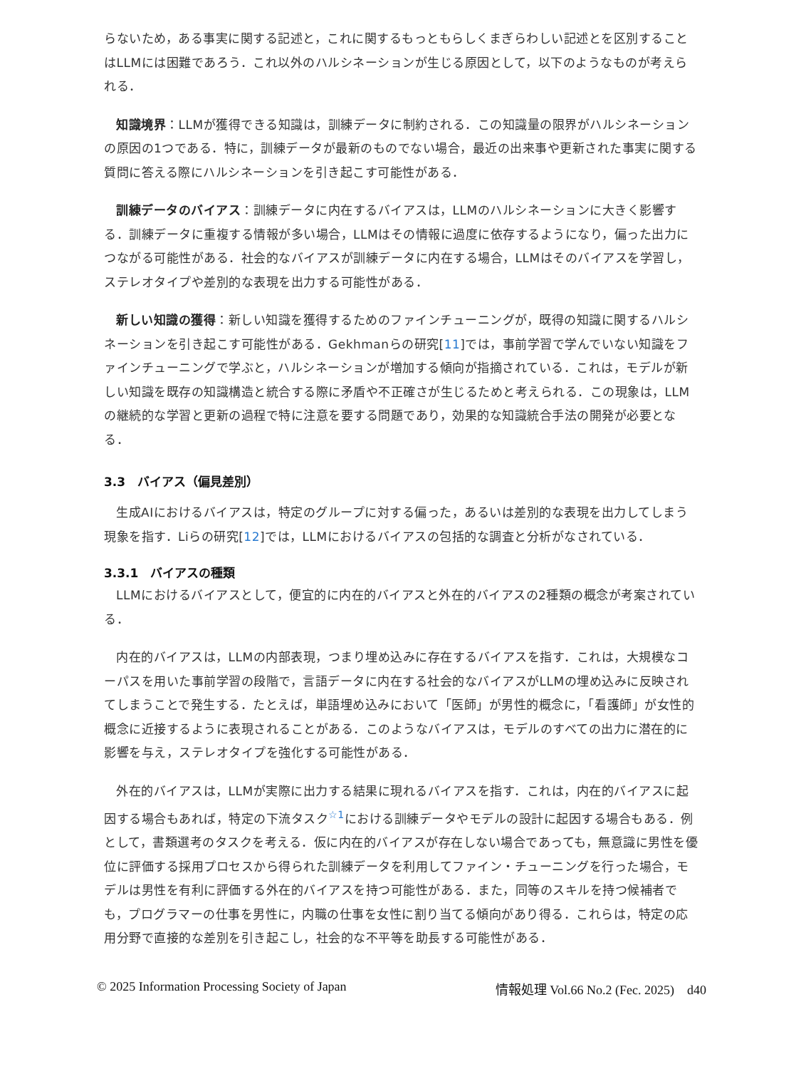らないため，ある事実に関する記述と，これに関するもっともらしくまぎらわしい記述とを区別することはLLMには困難であろう．これ以外のハルシネーションが生じる原因として，以下のようなものが考えられる．
知識境界：LLMが獲得できる知識は，訓練データに制約される．この知識量の限界がハルシネーションの原因の1つである．特に，訓練データが最新のものでない場合，最近の出来事や更新された事実に関する質問に答える際にハルシネーションを引き起こす可能性がある．
訓練データのバイアス：訓練データに内在するバイアスは，LLMのハルシネーションに大きく影響する．訓練データに重複する情報が多い場合，LLMはその情報に過度に依存するようになり，偏った出力につながる可能性がある．社会的なバイアスが訓練データに内在する場合，LLMはそのバイアスを学習し，ステレオタイプや差別的な表現を出力する可能性がある．
新しい知識の獲得：新しい知識を獲得するためのファインチューニングが，既得の知識に関するハルシネーションを引き起こす可能性がある．Gekhmanらの研究[11]では，事前学習で学んでいない知識をファインチューニングで学ぶと，ハルシネーションが増加する傾向が指摘されている．これは，モデルが新しい知識を既存の知識構造と統合する際に矛盾や不正確さが生じるためと考えられる．この現象は，LLMの継続的な学習と更新の過程で特に注意を要する問題であり，効果的な知識統合手法の開発が必要となる．
3.3　バイアス（偏見差別）
生成AIにおけるバイアスは，特定のグループに対する偏った，あるいは差別的な表現を出力してしまう現象を指す．Liらの研究[12]では，LLMにおけるバイアスの包括的な調査と分析がなされている．
3.3.1　バイアスの種類
LLMにおけるバイアスとして，便宜的に内在的バイアスと外在的バイアスの2種類の概念が考案されている．
内在的バイアスは，LLMの内部表現，つまり埋め込みに存在するバイアスを指す．これは，大規模なコーパスを用いた事前学習の段階で，言語データに内在する社会的なバイアスがLLMの埋め込みに反映されてしまうことで発生する．たとえば，単語埋め込みにおいて「医師」が男性的概念に，「看護師」が女性的概念に近接するように表現されることがある．このようなバイアスは，モデルのすべての出力に潜在的に影響を与え，ステレオタイプを強化する可能性がある．
外在的バイアスは，LLMが実際に出力する結果に現れるバイアスを指す．これは，内在的バイアスに起因する場合もあれば，特定の下流タスク<sup>☆1</sup>における訓練データやモデルの設計に起因する場合もある．例として，書類選考のタスクを考える．仮に内在的バイアスが存在しない場合であっても，無意識に男性を優位に評価する採用プロセスから得られた訓練データを利用してファイン・チューニングを行った場合，モデルは男性を有利に評価する外在的バイアスを持つ可能性がある．また，同等のスキルを持つ候補者でも，プログラマーの仕事を男性に，内職の仕事を女性に割り当てる傾向があり得る．これらは，特定の応用分野で直接的な差別を引き起こし，社会的な不平等を助長する可能性がある．
© 2025 Information Processing Society of Japan 情報処理 Vol.66 No.2 (Fec. 2025)　d40